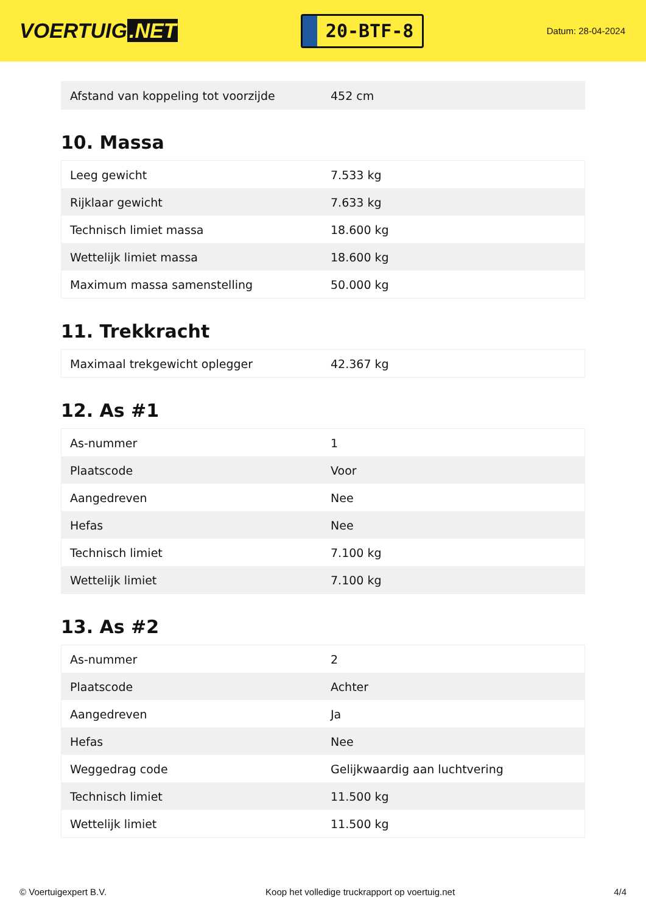VOERTUIG.NET
20-BTF-8
Datum: 28-04-2024
| Afstand van koppeling tot voorzijde | 452 cm |
10. Massa
| Leeg gewicht | 7.533 kg |
| Rijklaar gewicht | 7.633 kg |
| Technisch limiet massa | 18.600 kg |
| Wettelijk limiet massa | 18.600 kg |
| Maximum massa samenstelling | 50.000 kg |
11. Trekkracht
| Maximaal trekgewicht oplegger | 42.367 kg |
12. As #1
| As-nummer | 1 |
| Plaatscode | Voor |
| Aangedreven | Nee |
| Hefas | Nee |
| Technisch limiet | 7.100 kg |
| Wettelijk limiet | 7.100 kg |
13. As #2
| As-nummer | 2 |
| Plaatscode | Achter |
| Aangedreven | Ja |
| Hefas | Nee |
| Weggedrag code | Gelijkwaardig aan luchtvering |
| Technisch limiet | 11.500 kg |
| Wettelijk limiet | 11.500 kg |
© Voertuigexpert B.V. Koop het volledige truckrapport op voertuig.net 4/4